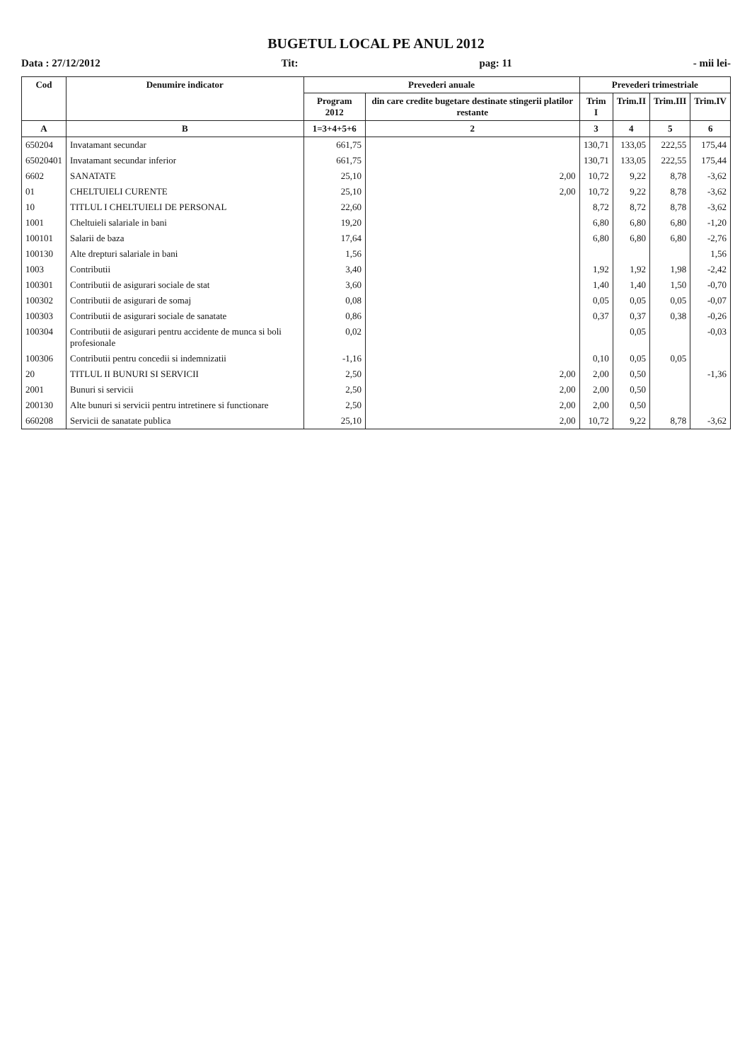BUGETUL LOCAL PE ANUL 2012
Data : 27/12/2012 Tit: pag: 11 - mii lei-
| Cod | Denumire indicator | Prevederi anuale | | Prevederi trimestriale | | | |
| --- | --- | --- | --- | --- | --- | --- | --- |
| | | Program 2012 | din care credite bugetare destinate stingerii platilor restante | Trim I | Trim.II | Trim.III | Trim.IV |
| A | B | 1=3+4+5+6 | 2 | 3 | 4 | 5 | 6 |
| 650204 | Invatamant secundar | 661,75 | | 130,71 | 133,05 | 222,55 | 175,44 |
| 65020401 | Invatamant secundar inferior | 661,75 | | 130,71 | 133,05 | 222,55 | 175,44 |
| 6602 | SANATATE | 25,10 | 2,00 | 10,72 | 9,22 | 8,78 | -3,62 |
| 01 | CHELTUIELI CURENTE | 25,10 | 2,00 | 10,72 | 9,22 | 8,78 | -3,62 |
| 10 | TITLUL I CHELTUIELI DE PERSONAL | 22,60 | | 8,72 | 8,72 | 8,78 | -3,62 |
| 1001 | Cheltuieli salariale in bani | 19,20 | | 6,80 | 6,80 | 6,80 | -1,20 |
| 100101 | Salarii de baza | 17,64 | | 6,80 | 6,80 | 6,80 | -2,76 |
| 100130 | Alte drepturi salariale in bani | 1,56 | | | | | 1,56 |
| 1003 | Contributii | 3,40 | | 1,92 | 1,92 | 1,98 | -2,42 |
| 100301 | Contributii de asigurari sociale de stat | 3,60 | | 1,40 | 1,40 | 1,50 | -0,70 |
| 100302 | Contributii de asigurari de somaj | 0,08 | | 0,05 | 0,05 | 0,05 | -0,07 |
| 100303 | Contributii de asigurari sociale de sanatate | 0,86 | | 0,37 | 0,37 | 0,38 | -0,26 |
| 100304 | Contributii de asigurari pentru accidente de munca si boli profesionale | 0,02 | | | 0,05 | | -0,03 |
| 100306 | Contributii pentru concedii si indemnizatii | -1,16 | | 0,10 | 0,05 | 0,05 | |
| 20 | TITLUL II BUNURI SI SERVICII | 2,50 | 2,00 | 2,00 | 0,50 | | -1,36 |
| 2001 | Bunuri si servicii | 2,50 | 2,00 | 2,00 | 0,50 | | |
| 200130 | Alte bunuri si servicii pentru intretinere si functionare | 2,50 | 2,00 | 2,00 | 0,50 | | |
| 660208 | Servicii de sanatate publica | 25,10 | 2,00 | 10,72 | 9,22 | 8,78 | -3,62 |